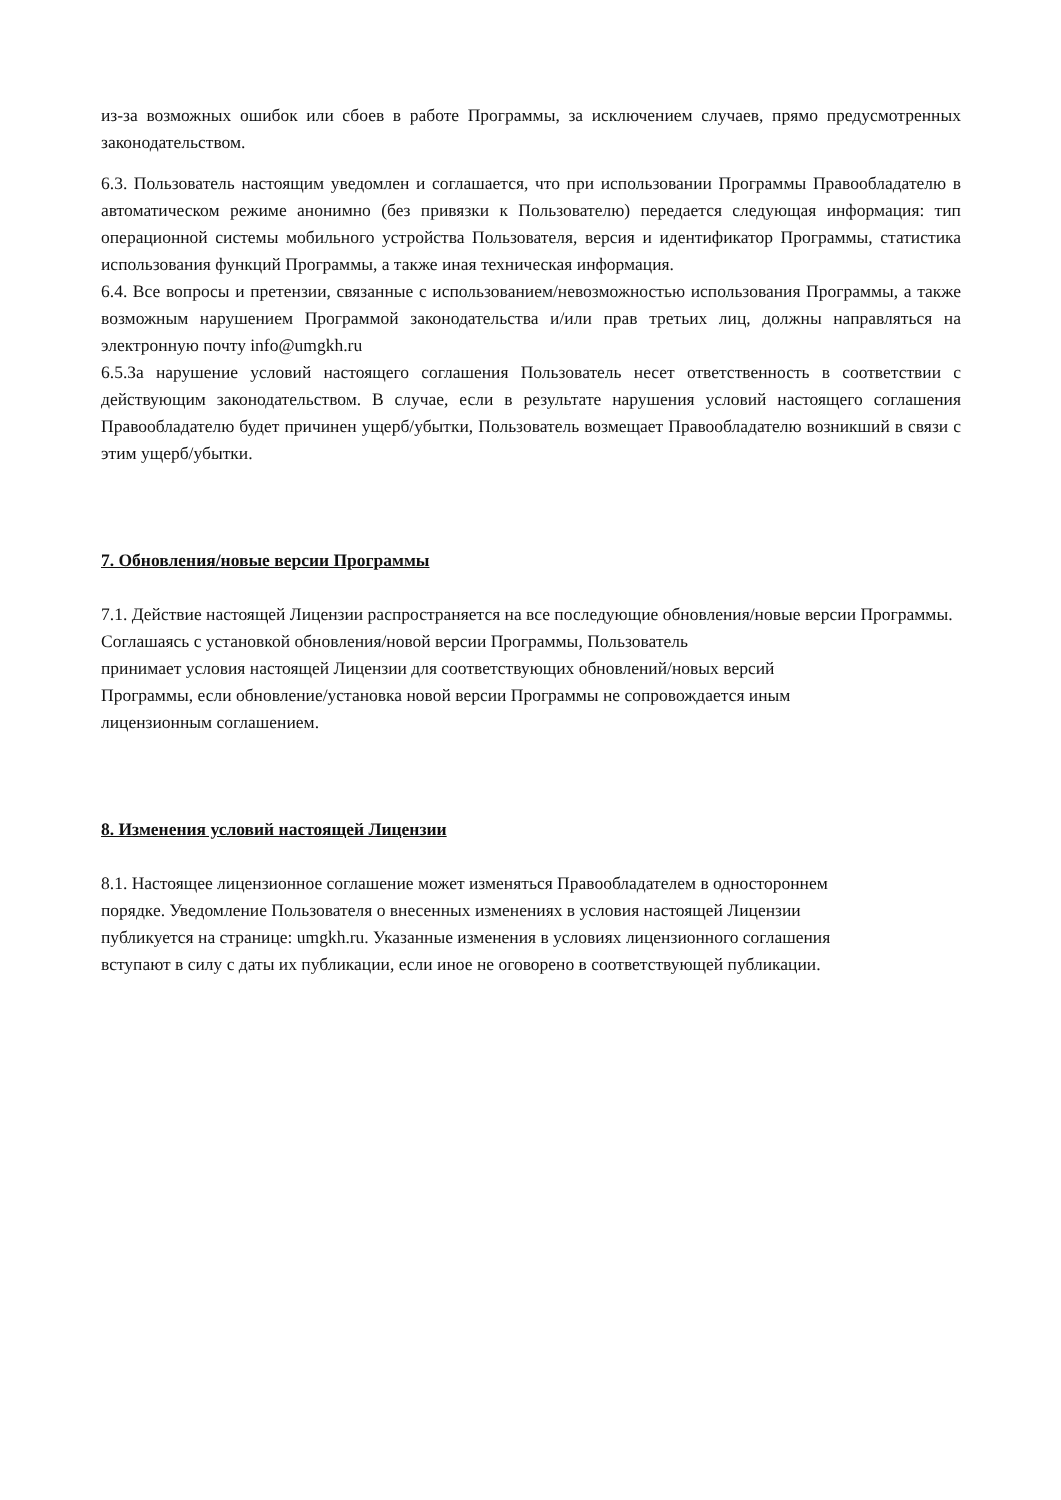из-за возможных ошибок или сбоев в работе Программы, за исключением случаев, прямо предусмотренных законодательством.
6.3. Пользователь настоящим уведомлен и соглашается, что при использовании Программы Правообладателю в автоматическом режиме анонимно (без привязки к Пользователю) передается следующая информация: тип операционной системы мобильного устройства Пользователя, версия и идентификатор Программы, статистика использования функций Программы, а также иная техническая информация.
6.4. Все вопросы и претензии, связанные с использованием/невозможностью использования Программы, а также возможным нарушением Программой законодательства и/или прав третьих лиц, должны направляться на электронную почту info@umgkh.ru
6.5.За нарушение условий настоящего соглашения Пользователь несет ответственность в соответствии с действующим законодательством. В случае, если в результате нарушения условий настоящего соглашения Правообладателю будет причинен ущерб/убытки, Пользователь возмещает Правообладателю возникший в связи с этим ущерб/убытки.
7. Обновления/новые версии Программы
7.1. Действие настоящей Лицензии распространяется на все последующие обновления/новые версии Программы. Соглашаясь с установкой обновления/новой версии Программы, Пользователь
принимает условия настоящей Лицензии для соответствующих обновлений/новых версий
Программы, если обновление/установка новой версии Программы не сопровождается иным
лицензионным соглашением.
8. Изменения условий настоящей Лицензии
8.1. Настоящее лицензионное соглашение может изменяться Правообладателем в одностороннем
порядке. Уведомление Пользователя о внесенных изменениях в условия настоящей Лицензии
публикуется на странице: umgkh.ru. Указанные изменения в условиях лицензионного соглашения
вступают в силу с даты их публикации, если иное не оговорено в соответствующей публикации.